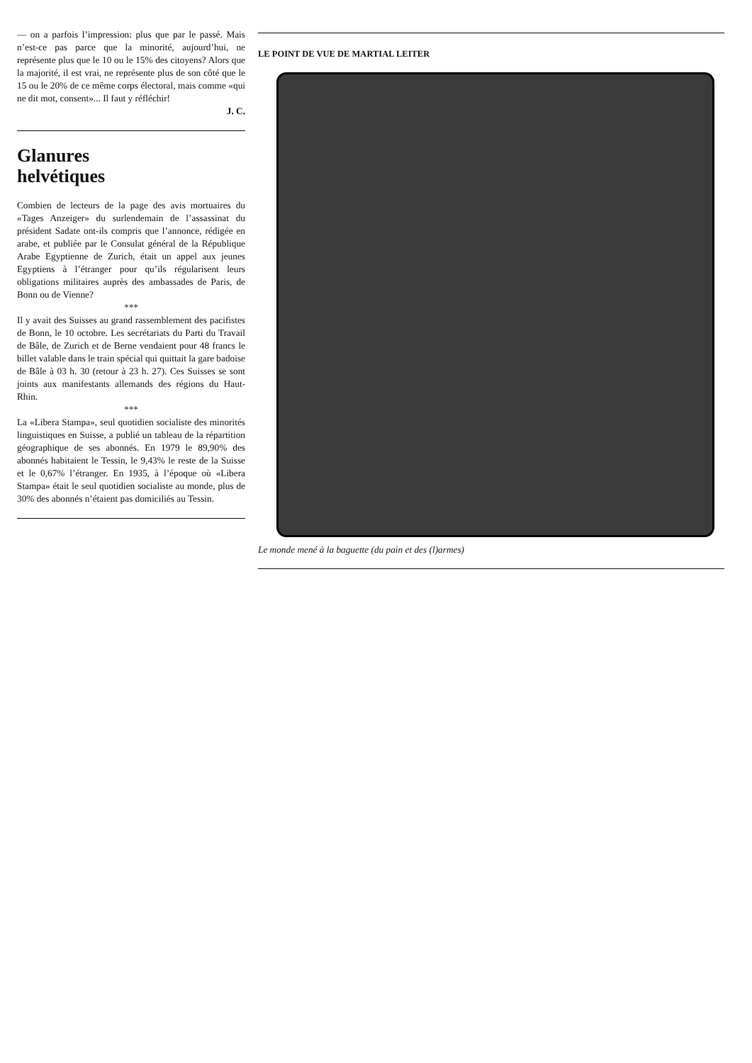— on a parfois l’impression: plus que par le passé. Mais n’est-ce pas parce que la minorité, aujourd’hui, ne représente plus que le 10 ou le 15% des citoyens? Alors que la majorité, il est vrai, ne représente plus de son côté que le 15 ou le 20% de ce même corps électoral, mais comme «qui ne dit mot, consent»... Il faut y réfléchir!
J. C.
Glanures
helvétiques
Combien de lecteurs de la page des avis mortuaires du «Tages Anzeiger» du surlendemain de l’assassinat du président Sadate ont-ils compris que l’annonce, rédigée en arabe, et publiée par le Consulat général de la République Arabe Egyptienne de Zurich, était un appel aux jeunes Egyptiens à l’étranger pour qu’ils régularisent leurs obligations militaires auprès des ambassades de Paris, de Bonn ou de Vienne?
***
Il y avait des Suisses au grand rassemblement des pacifistes de Bonn, le 10 octobre. Les secrétariats du Parti du Travail de Bâle, de Zurich et de Berne vendaient pour 48 francs le billet valable dans le train spécial qui quittait la gare badoise de Bâle à 03 h. 30 (retour à 23 h. 27). Ces Suisses se sont joints aux manifestants allemands des régions du Haut-Rhin.
***
La «Libera Stampa», seul quotidien socialiste des minorités linguistiques en Suisse, a publié un tableau de la répartition géographique de ses abonnés. En 1979 le 89,90% des abonnés habitaient le Tessin, le 9,43% le reste de la Suisse et le 0,67% l’étranger. En 1935, à l’époque où «Libera Stampa» était le seul quotidien socialiste au monde, plus de 30% des abonnés n’étaient pas domiciliés au Tessin.
LE POINT DE VUE DE MARTIAL LEITER
Le monde mené à la baguette (du pain et des (l)armes)